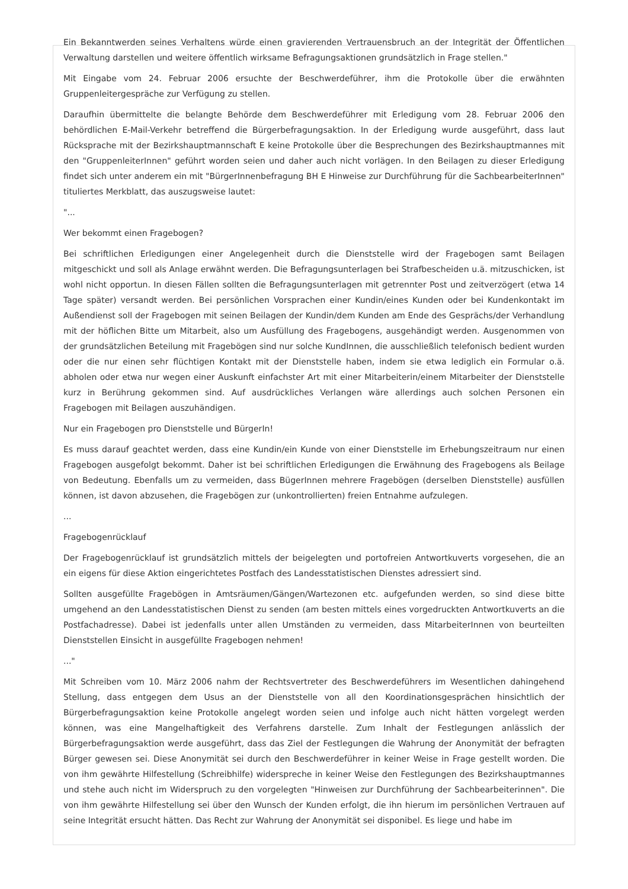Ein Bekanntwerden seines Verhaltens würde einen gravierenden Vertrauensbruch an der Integrität der Öffentlichen Verwaltung darstellen und weitere öffentlich wirksame Befragungsaktionen grundsätzlich in Frage stellen."
Mit Eingabe vom 24. Februar 2006 ersuchte der Beschwerdeführer, ihm die Protokolle über die erwähnten Gruppenleitergespräche zur Verfügung zu stellen.
Daraufhin übermittelte die belangte Behörde dem Beschwerdeführer mit Erledigung vom 28. Februar 2006 den behördlichen E-Mail-Verkehr betreffend die Bürgerbefragungsaktion. In der Erledigung wurde ausgeführt, dass laut Rücksprache mit der Bezirkshauptmannschaft E keine Protokolle über die Besprechungen des Bezirkshauptmannes mit den "GruppenleiterInnen" geführt worden seien und daher auch nicht vorlägen. In den Beilagen zu dieser Erledigung findet sich unter anderem ein mit "BürgerInnenbefragung BH E Hinweise zur Durchführung für die SachbearbeiterInnen" tituliertes Merkblatt, das auszugsweise lautet:
"...
Wer bekommt einen Fragebogen?
Bei schriftlichen Erledigungen einer Angelegenheit durch die Dienststelle wird der Fragebogen samt Beilagen mitgeschickt und soll als Anlage erwähnt werden. Die Befragungsunterlagen bei Strafbescheiden u.ä. mitzuschicken, ist wohl nicht opportun. In diesen Fällen sollten die Befragungsunterlagen mit getrennter Post und zeitverzögert (etwa 14 Tage später) versandt werden. Bei persönlichen Vorsprachen einer Kundin/eines Kunden oder bei Kundenkontakt im Außendienst soll der Fragebogen mit seinen Beilagen der Kundin/dem Kunden am Ende des Gesprächs/der Verhandlung mit der höflichen Bitte um Mitarbeit, also um Ausfüllung des Fragebogens, ausgehändigt werden. Ausgenommen von der grundsätzlichen Beteilung mit Fragebögen sind nur solche KundInnen, die ausschließlich telefonisch bedient wurden oder die nur einen sehr flüchtigen Kontakt mit der Dienststelle haben, indem sie etwa lediglich ein Formular o.ä. abholen oder etwa nur wegen einer Auskunft einfachster Art mit einer Mitarbeiterin/einem Mitarbeiter der Dienststelle kurz in Berührung gekommen sind. Auf ausdrückliches Verlangen wäre allerdings auch solchen Personen ein Fragebogen mit Beilagen auszuhändigen.
Nur ein Fragebogen pro Dienststelle und BürgerIn!
Es muss darauf geachtet werden, dass eine Kundin/ein Kunde von einer Dienststelle im Erhebungszeitraum nur einen Fragebogen ausgefolgt bekommt. Daher ist bei schriftlichen Erledigungen die Erwähnung des Fragebogens als Beilage von Bedeutung. Ebenfalls um zu vermeiden, dass BügerInnen mehrere Fragebögen (derselben Dienststelle) ausfüllen können, ist davon abzusehen, die Fragebögen zur (unkontrollierten) freien Entnahme aufzulegen.
...
Fragebogenrücklauf
Der Fragebogenrücklauf ist grundsätzlich mittels der beigelegten und portofreien Antwortkuverts vorgesehen, die an ein eigens für diese Aktion eingerichtetes Postfach des Landesstatistischen Dienstes adressiert sind.
Sollten ausgefüllte Fragebögen in Amtsräumen/Gängen/Wartezonen etc. aufgefunden werden, so sind diese bitte umgehend an den Landesstatistischen Dienst zu senden (am besten mittels eines vorgedruckten Antwortkuverts an die Postfachadresse). Dabei ist jedenfalls unter allen Umständen zu vermeiden, dass MitarbeiterInnen von beurteilten Dienststellen Einsicht in ausgefüllte Fragebogen nehmen!
..."
Mit Schreiben vom 10. März 2006 nahm der Rechtsvertreter des Beschwerdeführers im Wesentlichen dahingehend Stellung, dass entgegen dem Usus an der Dienststelle von all den Koordinationsgesprächen hinsichtlich der Bürgerbefragungsaktion keine Protokolle angelegt worden seien und infolge auch nicht hätten vorgelegt werden können, was eine Mangelhaftigkeit des Verfahrens darstelle. Zum Inhalt der Festlegungen anlässlich der Bürgerbefragungsaktion werde ausgeführt, dass das Ziel der Festlegungen die Wahrung der Anonymität der befragten Bürger gewesen sei. Diese Anonymität sei durch den Beschwerdeführer in keiner Weise in Frage gestellt worden. Die von ihm gewährte Hilfestellung (Schreibhilfe) widerspreche in keiner Weise den Festlegungen des Bezirkshauptmannes und stehe auch nicht im Widerspruch zu den vorgelegten "Hinweisen zur Durchführung der Sachbearbeiterinnen". Die von ihm gewährte Hilfestellung sei über den Wunsch der Kunden erfolgt, die ihn hierum im persönlichen Vertrauen auf seine Integrität ersucht hätten. Das Recht zur Wahrung der Anonymität sei disponibel. Es liege und habe im